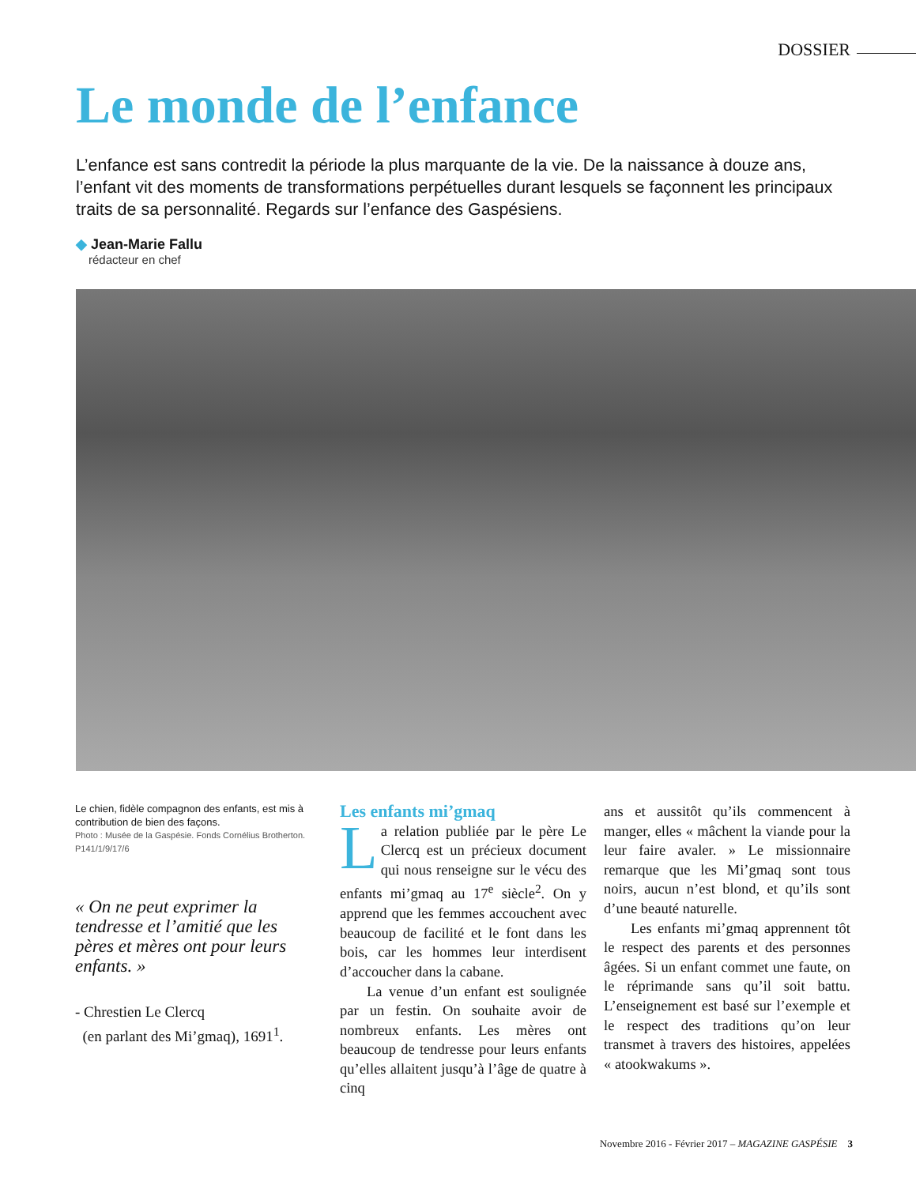DOSSIER
Le monde de l’enfance
L’enfance est sans contredit la période la plus marquante de la vie. De la naissance à douze ans, l’enfant vit des moments de transformations perpétuelles durant lesquels se façonnent les principaux traits de sa personnalité. Regards sur l’enfance des Gaspésiens.
◆ Jean-Marie Fallu
rédacteur en chef
Le chien, fidèle compagnon des enfants, est mis à contribution de bien des façons.
Photo : Musée de la Gaspésie. Fonds Cornélius Brotherton. P141/1/9/17/6
« On ne peut exprimer la tendresse et l’amitié que les pères et mères ont pour leurs enfants. »
- Chrestien Le Clercq
(en parlant des Mi’gmaq), 1691<sup>1</sup>.
Les enfants mi’gmaq
La relation publiée par le père Le Clercq est un précieux document qui nous renseigne sur le vécu des enfants mi’gmaq au 17<sup>e</sup> siècle<sup>2</sup>. On y apprend que les femmes accouchent avec beaucoup de facilité et le font dans les bois, car les hommes leur interdisent d’accoucher dans la cabane.
La venue d’un enfant est soulignée par un festin. On souhaite avoir de nombreux enfants. Les mères ont beaucoup de tendresse pour leurs enfants qu’elles allaitent jusqu’à l’âge de quatre à cinq
ans et aussitôt qu’ils commencent à manger, elles « mâchent la viande pour la leur faire avaler. » Le missionnaire remarque que les Mi’gmaq sont tous noirs, aucun n’est blond, et qu’ils sont d’une beauté naturelle.
Les enfants mi’gmaq apprennent tôt le respect des parents et des personnes âgées. Si un enfant commet une faute, on le réprimande sans qu’il soit battu. L’enseignement est basé sur l’exemple et le respect des traditions qu’on leur transmet à travers des histoires, appelées « atookwakums ».
Novembre 2016 - Février 2017 – MAGAZINE GASPÉSIE 3